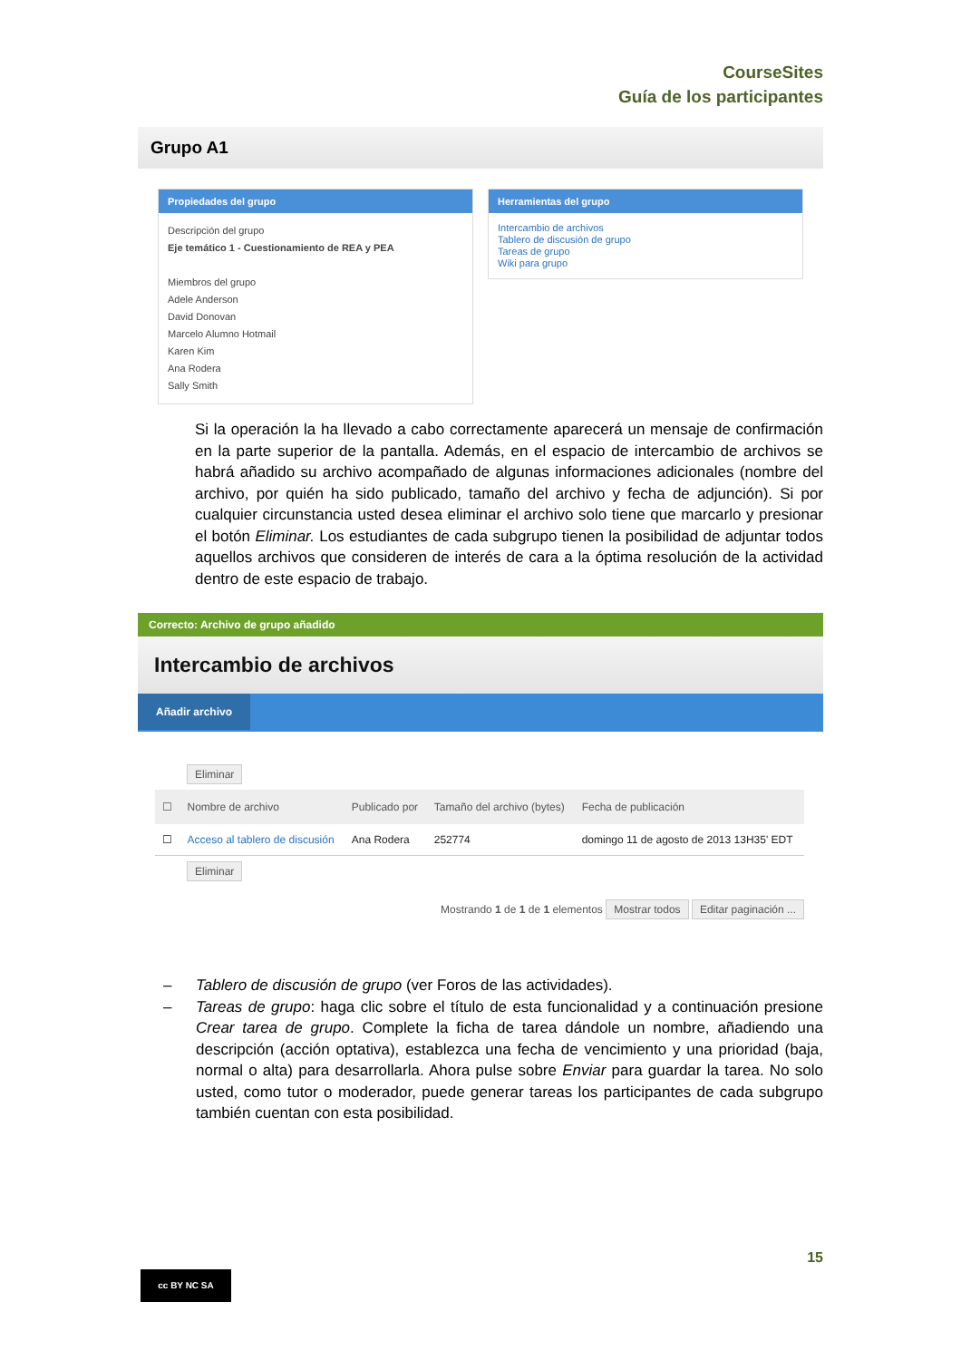CourseSites
Guía de los participantes
Grupo A1
Propiedades del grupo
Descripción del grupo
Eje temático 1 - Cuestionamiento de REA y PEA
Miembros del grupo
Adele Anderson
David Donovan
Marcelo Alumno Hotmail
Karen Kim
Ana Rodera
Sally Smith
Herramientas del grupo
Intercambio de archivos
Tablero de discusión de grupo
Tareas de grupo
Wiki para grupo
Si la operación la ha llevado a cabo correctamente aparecerá un mensaje de confirmación en la parte superior de la pantalla. Además, en el espacio de intercambio de archivos se habrá añadido su archivo acompañado de algunas informaciones adicionales (nombre del archivo, por quién ha sido publicado, tamaño del archivo y fecha de adjunción). Si por cualquier circunstancia usted desea eliminar el archivo solo tiene que marcarlo y presionar el botón Eliminar. Los estudiantes de cada subgrupo tienen la posibilidad de adjuntar todos aquellos archivos que consideren de interés de cara a la óptima resolución de la actividad dentro de este espacio de trabajo.
Correcto: Archivo de grupo añadido
Intercambio de archivos
Añadir archivo
Eliminar
| ☐ | Nombre de archivo | Publicado por | Tamaño del archivo (bytes) | Fecha de publicación |
| --- | --- | --- | --- | --- |
| ☐ | Acceso al tablero de discusión | Ana Rodera | 252774 | domingo 11 de agosto de 2013 13H35' EDT |
Eliminar
Mostrando 1 de 1 de 1 elementos Mostrar todos Editar paginación ...
– Tablero de discusión de grupo (ver Foros de las actividades).
– Tareas de grupo: haga clic sobre el título de esta funcionalidad y a continuación presione Crear tarea de grupo. Complete la ficha de tarea dándole un nombre, añadiendo una descripción (acción optativa), establezca una fecha de vencimiento y una prioridad (baja, normal o alta) para desarrollarla. Ahora pulse sobre Enviar para guardar la tarea. No solo usted, como tutor o moderador, puede generar tareas los participantes de cada subgrupo también cuentan con esta posibilidad.
15
cc BY NC SA